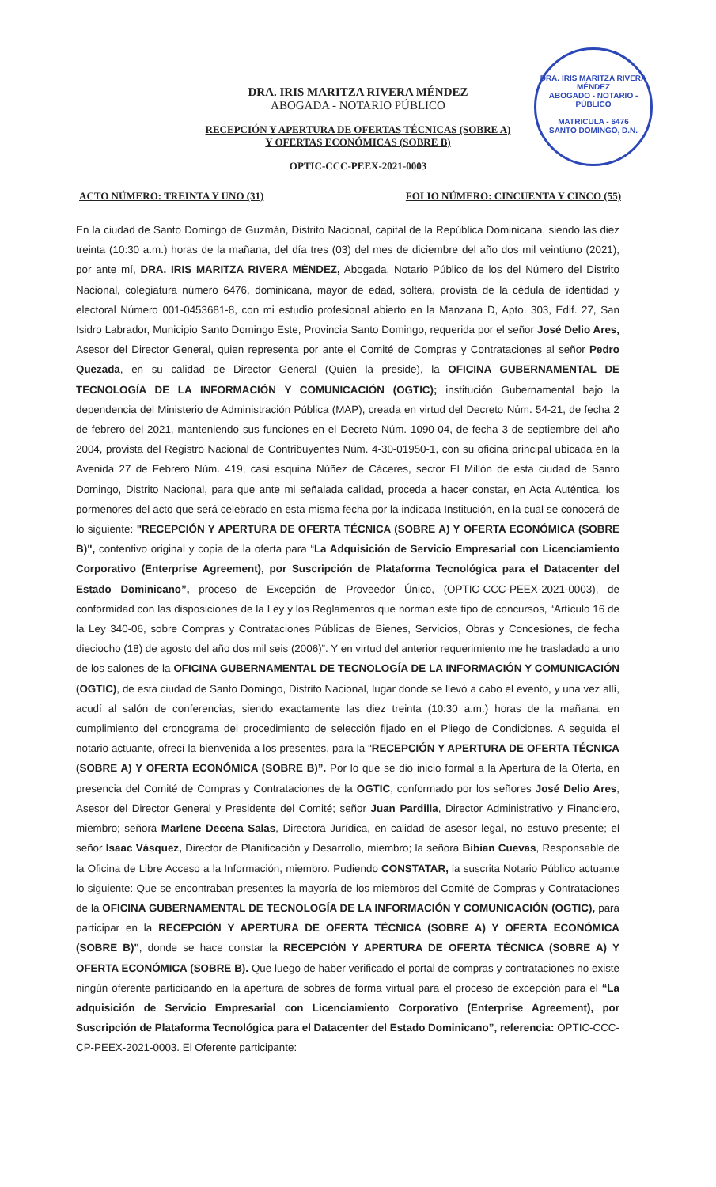DRA. IRIS MARITZA RIVERA MÉNDEZ
ABOGADO - NOTARIO - PÚBLICO
MATRICULA - 6476
SANTO DOMINGO, D.N.
DRA. IRIS MARITZA RIVERA MÉNDEZ
ABOGADA - NOTARIO PÚBLICO
RECEPCIÓN Y APERTURA DE OFERTAS TÉCNICAS (SOBRE A)
Y OFERTAS ECONÓMICAS (SOBRE B)
OPTIC-CCC-PEEX-2021-0003
ACTO NÚMERO: TREINTA Y UNO (31) FOLIO NÚMERO: CINCUENTA Y CINCO (55)
En la ciudad de Santo Domingo de Guzmán, Distrito Nacional, capital de la República Dominicana, siendo las diez treinta (10:30 a.m.) horas de la mañana, del día tres (03) del mes de diciembre del año dos mil veintiuno (2021), por ante mí, DRA. IRIS MARITZA RIVERA MÉNDEZ, Abogada, Notario Público de los del Número del Distrito Nacional, colegiatura número 6476, dominicana, mayor de edad, soltera, provista de la cédula de identidad y electoral Número 001-0453681-8, con mi estudio profesional abierto en la Manzana D, Apto. 303, Edif. 27, San Isidro Labrador, Municipio Santo Domingo Este, Provincia Santo Domingo, requerida por el señor José Delio Ares, Asesor del Director General, quien representa por ante el Comité de Compras y Contrataciones al señor Pedro Quezada, en su calidad de Director General (Quien la preside), la OFICINA GUBERNAMENTAL DE TECNOLOGÍA DE LA INFORMACIÓN Y COMUNICACIÓN (OGTIC); institución Gubernamental bajo la dependencia del Ministerio de Administración Pública (MAP), creada en virtud del Decreto Núm. 54-21, de fecha 2 de febrero del 2021, manteniendo sus funciones en el Decreto Núm. 1090-04, de fecha 3 de septiembre del año 2004, provista del Registro Nacional de Contribuyentes Núm. 4-30-01950-1, con su oficina principal ubicada en la Avenida 27 de Febrero Núm. 419, casi esquina Núñez de Cáceres, sector El Millón de esta ciudad de Santo Domingo, Distrito Nacional, para que ante mi señalada calidad, proceda a hacer constar, en Acta Auténtica, los pormenores del acto que será celebrado en esta misma fecha por la indicada Institución, en la cual se conocerá de lo siguiente: "RECEPCIÓN Y APERTURA DE OFERTA TÉCNICA (SOBRE A) Y OFERTA ECONÓMICA (SOBRE B)", contentivo original y copia de la oferta para “La Adquisición de Servicio Empresarial con Licenciamiento Corporativo (Enterprise Agreement), por Suscripción de Plataforma Tecnológica para el Datacenter del Estado Dominicano”, proceso de Excepción de Proveedor Único, (OPTIC-CCC-PEEX-2021-0003), de conformidad con las disposiciones de la Ley y los Reglamentos que norman este tipo de concursos, “Artículo 16 de la Ley 340-06, sobre Compras y Contrataciones Públicas de Bienes, Servicios, Obras y Concesiones, de fecha dieciocho (18) de agosto del año dos mil seis (2006)”. Y en virtud del anterior requerimiento me he trasladado a uno de los salones de la OFICINA GUBERNAMENTAL DE TECNOLOGÍA DE LA INFORMACIÓN Y COMUNICACIÓN (OGTIC), de esta ciudad de Santo Domingo, Distrito Nacional, lugar donde se llevó a cabo el evento, y una vez allí, acudí al salón de conferencias, siendo exactamente las diez treinta (10:30 a.m.) horas de la mañana, en cumplimiento del cronograma del procedimiento de selección fijado en el Pliego de Condiciones. A seguida el notario actuante, ofrecí la bienvenida a los presentes, para la “RECEPCIÓN Y APERTURA DE OFERTA TÉCNICA (SOBRE A) Y OFERTA ECONÓMICA (SOBRE B)”. Por lo que se dio inicio formal a la Apertura de la Oferta, en presencia del Comité de Compras y Contrataciones de la OGTIC, conformado por los señores José Delio Ares, Asesor del Director General y Presidente del Comité; señor Juan Pardilla, Director Administrativo y Financiero, miembro; señora Marlene Decena Salas, Directora Jurídica, en calidad de asesor legal, no estuvo presente; el señor Isaac Vásquez, Director de Planificación y Desarrollo, miembro; la señora Bibian Cuevas, Responsable de la Oficina de Libre Acceso a la Información, miembro. Pudiendo CONSTATAR, la suscrita Notario Público actuante lo siguiente: Que se encontraban presentes la mayoría de los miembros del Comité de Compras y Contrataciones de la OFICINA GUBERNAMENTAL DE TECNOLOGÍA DE LA INFORMACIÓN Y COMUNICACIÓN (OGTIC), para participar en la RECEPCIÓN Y APERTURA DE OFERTA TÉCNICA (SOBRE A) Y OFERTA ECONÓMICA (SOBRE B)", donde se hace constar la RECEPCIÓN Y APERTURA DE OFERTA TÉCNICA (SOBRE A) Y OFERTA ECONÓMICA (SOBRE B). Que luego de haber verificado el portal de compras y contrataciones no existe ningún oferente participando en la apertura de sobres de forma virtual para el proceso de excepción para el “La adquisición de Servicio Empresarial con Licenciamiento Corporativo (Enterprise Agreement), por Suscripción de Plataforma Tecnológica para el Datacenter del Estado Dominicano”, referencia: OPTIC-CCC-CP-PEEX-2021-0003. El Oferente participante: